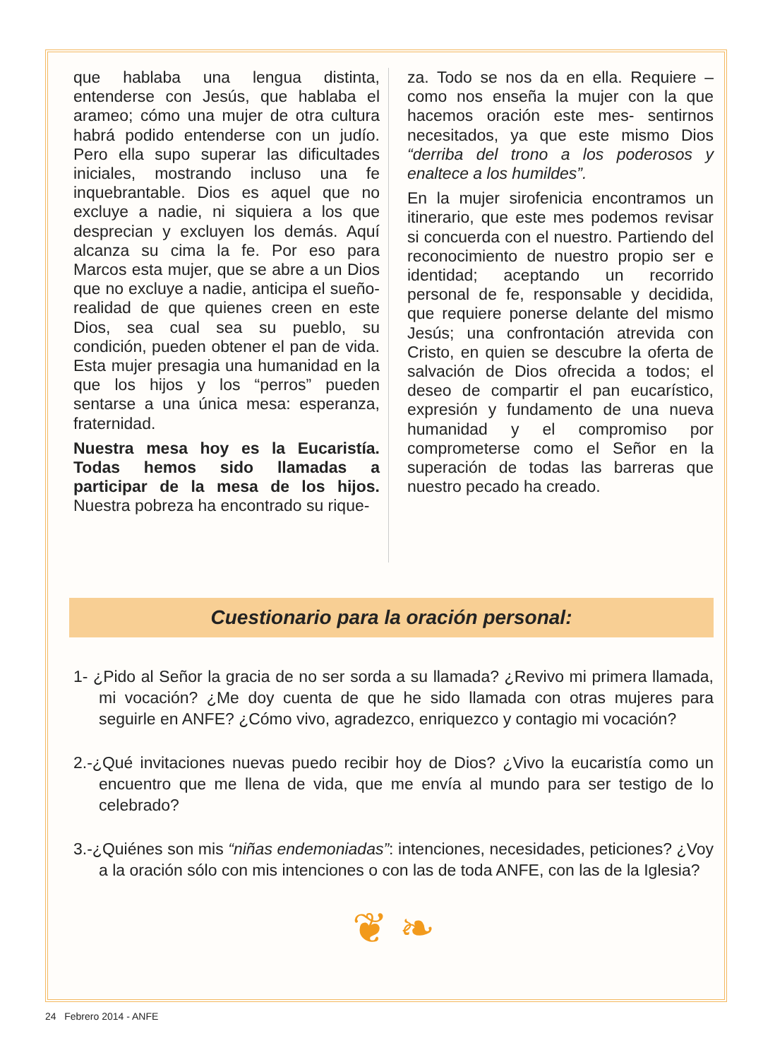que hablaba una lengua distinta, entenderse con Jesús, que hablaba el arameo; cómo una mujer de otra cultura habrá podido entenderse con un judío. Pero ella supo superar las dificultades iniciales, mostrando incluso una fe inquebrantable. Dios es aquel que no excluye a nadie, ni siquiera a los que desprecian y excluyen los demás. Aquí alcanza su cima la fe. Por eso para Marcos esta mujer, que se abre a un Dios que no excluye a nadie, anticipa el sueño-realidad de que quienes creen en este Dios, sea cual sea su pueblo, su condición, pueden obtener el pan de vida. Esta mujer presagia una humanidad en la que los hijos y los “perros” pueden sentarse a una única mesa: esperanza, fraternidad.
Nuestra mesa hoy es la Eucaristía. Todas hemos sido llamadas a participar de la mesa de los hijos. Nuestra pobreza ha encontrado su rique-
za. Todo se nos da en ella. Requiere –como nos enseña la mujer con la que hacemos oración este mes- sentirnos necesitados, ya que este mismo Dios “derriba del trono a los poderosos y enaltece a los humildes”.
En la mujer sirofenicia encontramos un itinerario, que este mes podemos revisar si concuerda con el nuestro. Partiendo del reconocimiento de nuestro propio ser e identidad; aceptando un recorrido personal de fe, responsable y decidida, que requiere ponerse delante del mismo Jesús; una confrontación atrevida con Cristo, en quien se descubre la oferta de salvación de Dios ofrecida a todos; el deseo de compartir el pan eucarístico, expresión y fundamento de una nueva humanidad y el compromiso por comprometerse como el Señor en la superación de todas las barreras que nuestro pecado ha creado.
Cuestionario para la oración personal:
1- ¿Pido al Señor la gracia de no ser sorda a su llamada? ¿Revivo mi primera llamada, mi vocación? ¿Me doy cuenta de que he sido llamada con otras mujeres para seguirle en ANFE? ¿Cómo vivo, agradezco, enriquezco y contagio mi vocación?
2.-¿Qué invitaciones nuevas puedo recibir hoy de Dios? ¿Vivo la eucaristía como un encuentro que me llena de vida, que me envía al mundo para ser testigo de lo celebrado?
3.-¿Quiénes son mis “niñas endemoniadas”: intenciones, necesidades, peticiones? ¿Voy a la oración sólo con mis intenciones o con las de toda ANFE, con las de la Iglesia?
❦ ❧
24 Febrero 2014 - ANFE